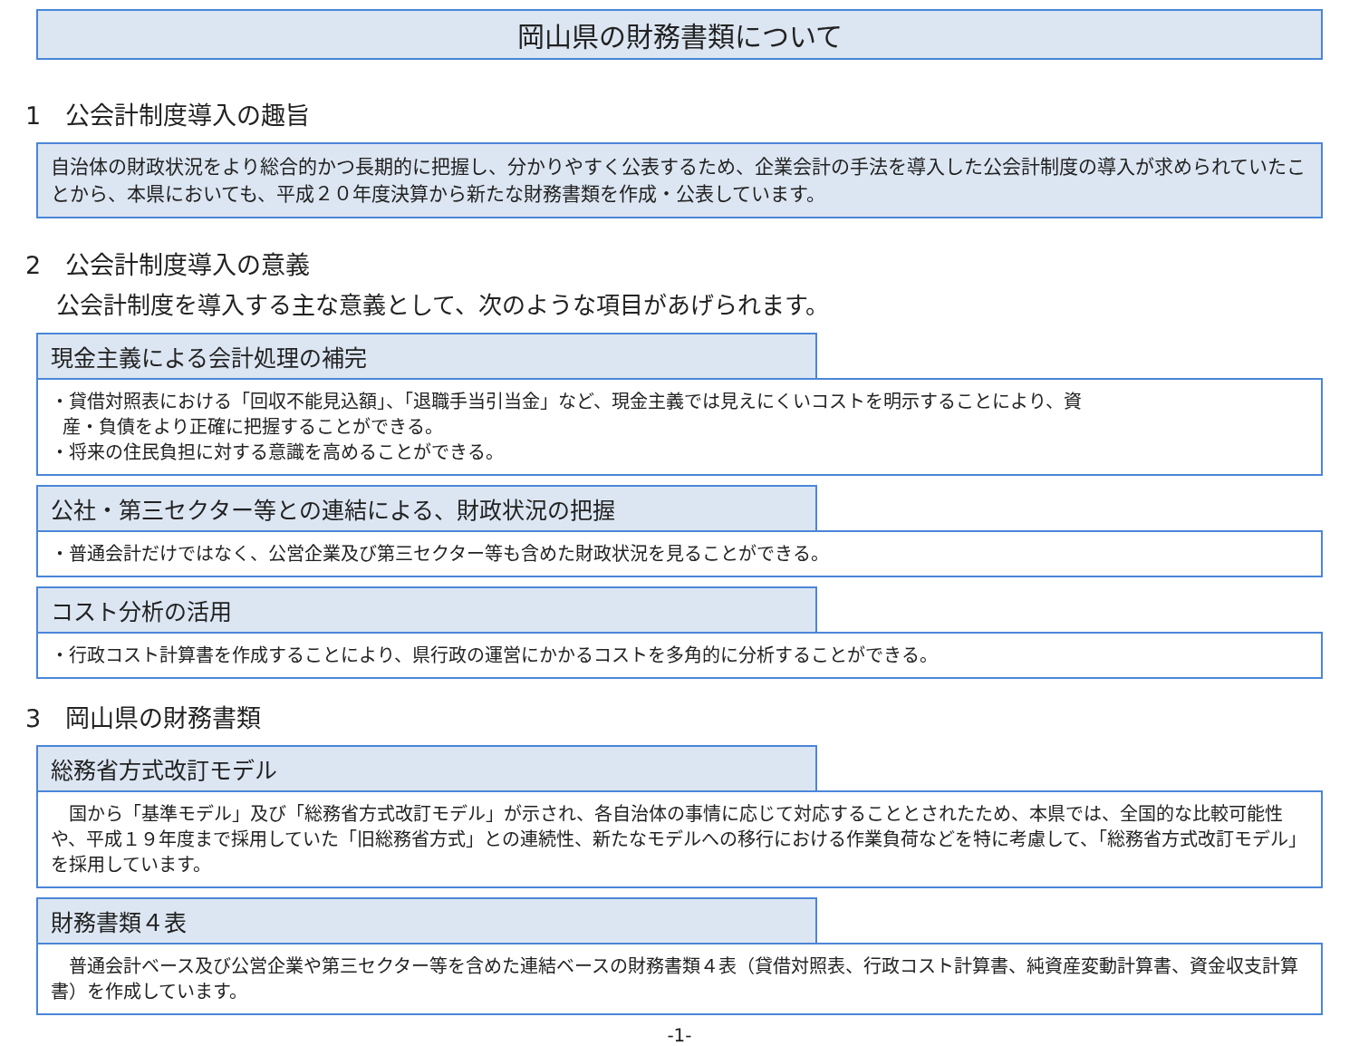岡山県の財務書類について
1　公会計制度導入の趣旨
自治体の財政状況をより総合的かつ長期的に把握し、分かりやすく公表するため、企業会計の手法を導入した公会計制度の導入が求められていたことから、本県においても、平成２０年度決算から新たな財務書類を作成・公表しています。
2　公会計制度導入の意義
公会計制度を導入する主な意義として、次のような項目があげられます。
現金主義による会計処理の補完
・貸借対照表における「回収不能見込額」、「退職手当引当金」など、現金主義では見えにくいコストを明示することにより、資
産・負債をより正確に把握することができる。
・将来の住民負担に対する意識を高めることができる。
公社・第三セクター等との連結による、財政状況の把握
・普通会計だけではなく、公営企業及び第三セクター等も含めた財政状況を見ることができる。
コスト分析の活用
・行政コスト計算書を作成することにより、県行政の運営にかかるコストを多角的に分析することができる。
3　岡山県の財務書類
総務省方式改訂モデル
　国から「基準モデル」及び「総務省方式改訂モデル」が示され、各自治体の事情に応じて対応することとされたため、本県では、全国的な比較可能性や、平成１９年度まで採用していた「旧総務省方式」との連続性、新たなモデルへの移行における作業負荷などを特に考慮して、「総務省方式改訂モデル」を採用しています。
財務書類４表
　普通会計ベース及び公営企業や第三セクター等を含めた連結ベースの財務書類４表（貸借対照表、行政コスト計算書、純資産変動計算書、資金収支計算書）を作成しています。
-1-